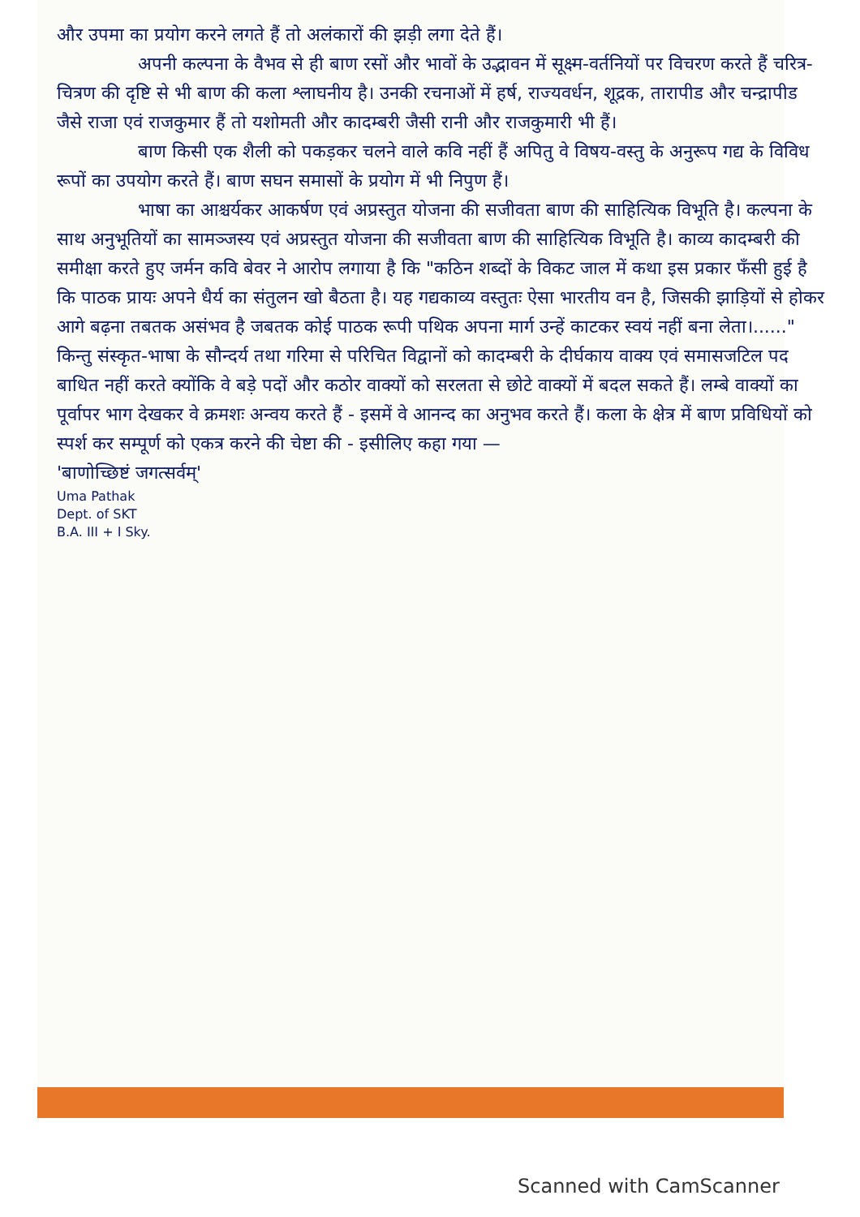और उपमा का प्रयोग करने लगते हैं तो अलंकारों की झड़ी लगा देते हैं।
अपनी कल्पना के वैभव से ही बाण रसों और भावों के उद्भावन में सूक्ष्म-वर्तनियों पर विचरण करते हैं चरित्र-चित्रण की दृष्टि से भी बाण की कला श्लाघनीय है। उनकी रचनाओं में हर्ष, राज्यवर्धन, शूद्रक, तारापीड और चन्द्रापीड जैसे राजा एवं राजकुमार हैं तो यशोमती और कादम्बरी जैसी रानी और राजकुमारी भी हैं।
बाण किसी एक शैली को पकड़कर चलने वाले कवि नहीं हैं अपितु वे विषय-वस्तु के अनुरूप गद्य के विविध रूपों का उपयोग करते हैं। बाण सघन समासों के प्रयोग में भी निपुण हैं।
भाषा का आश्चर्यकर आकर्षण एवं अप्रस्तुत योजना की सजीवता बाण की साहित्यिक विभूति है। कल्पना के साथ अनुभूतियों का सामञ्जस्य एवं अप्रस्तुत योजना की सजीवता बाण की साहित्यिक विभूति है। काव्य कादम्बरी की समीक्षा करते हुए जर्मन कवि बेवर ने आरोप लगाया है कि "कठिन शब्दों के विकट जाल में कथा इस प्रकार फँसी हुई है कि पाठक प्रायः अपने धैर्य का संतुलन खो बैठता है। यह गद्यकाव्य वस्तुतः ऐसा भारतीय वन है, जिसकी झाड़ियों से होकर आगे बढ़ना तबतक असंभव है जबतक कोई पाठक रूपी पथिक अपना मार्ग उन्हें काटकर स्वयं नहीं बना लेता।......" किन्तु संस्कृत-भाषा के सौन्दर्य तथा गरिमा से परिचित विद्वानों को कादम्बरी के दीर्घकाय वाक्य एवं समासजटिल पद बाधित नहीं करते क्योंकि वे बड़े पदों और कठोर वाक्यों को सरलता से छोटे वाक्यों में बदल सकते हैं। लम्बे वाक्यों का पूर्वापर भाग देखकर वे क्रमशः अन्वय करते हैं - इसमें वे आनन्द का अनुभव करते हैं। कला के क्षेत्र में बाण प्रविधियों को स्पर्श कर सम्पूर्ण को एकत्र करने की चेष्टा की - इसीलिए कहा गया —
'बाणोच्छिष्टं जगत्सर्वम्'
Uma Pathak
Dept. of SKT
B.A. III + I Sky.
Scanned with CamScanner